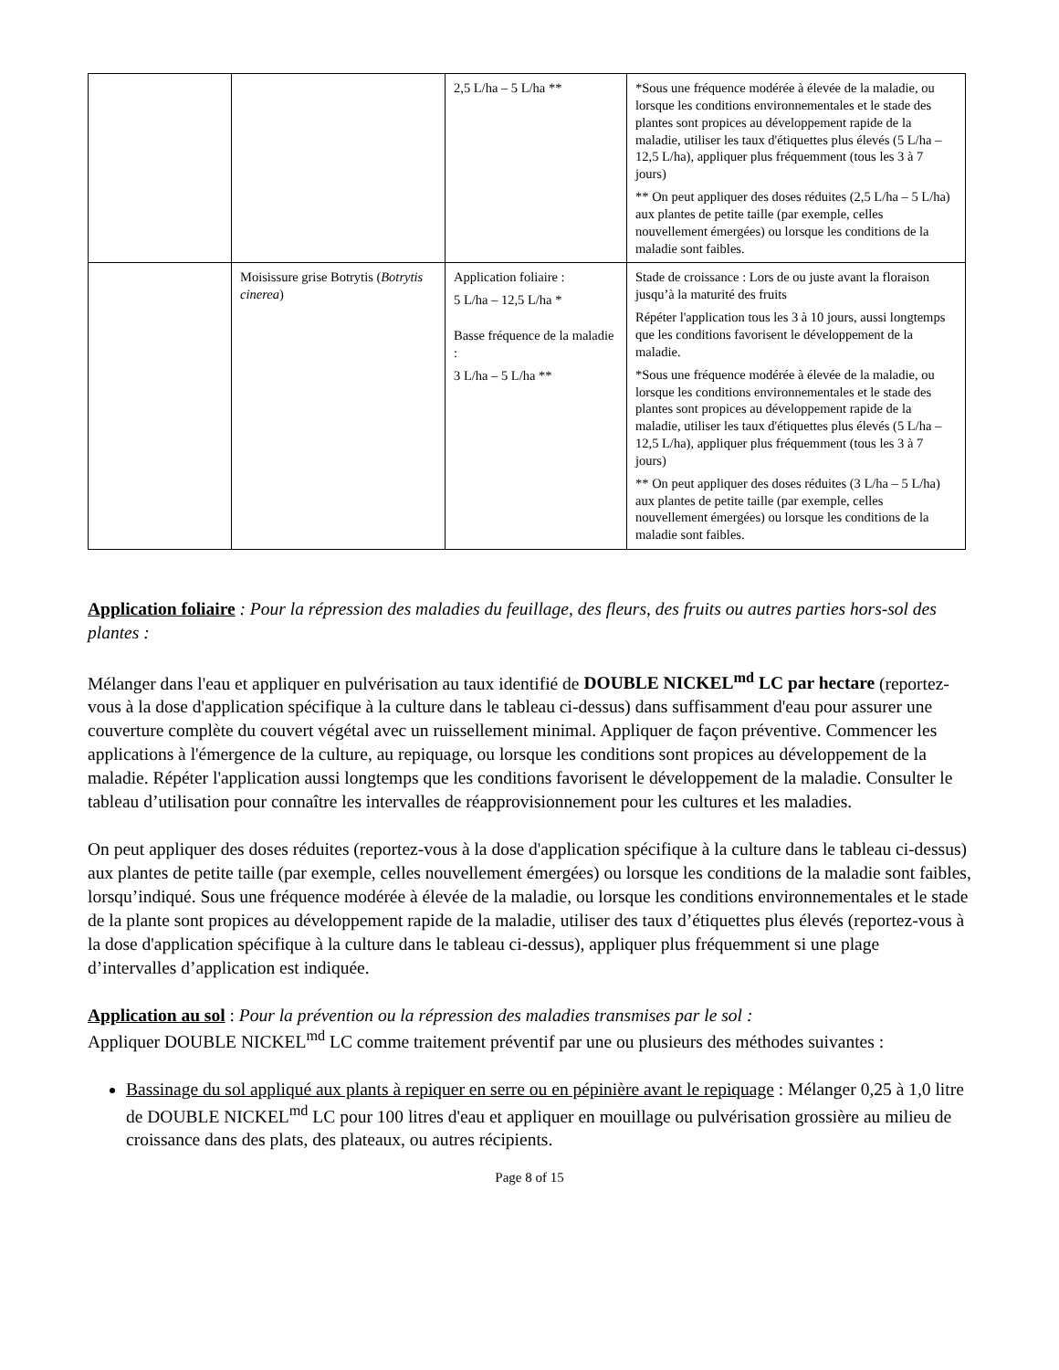| | | 2,5 L/ha – 5 L/ha ** | *Sous une fréquence modérée à élevée de la maladie, ou lorsque les conditions environnementales et le stade des plantes sont propices au développement rapide de la maladie, utiliser les taux d'étiquettes plus élevés (5 L/ha – 12,5 L/ha), appliquer plus fréquemment (tous les 3 à 7 jours) ** On peut appliquer des doses réduites (2,5 L/ha – 5 L/ha) aux plantes de petite taille (par exemple, celles nouvellement émergées) ou lorsque les conditions de la maladie sont faibles. |
| | Moisissure grise Botrytis ( Botrytis cinerea ) | Application foliaire : 5 L/ha – 12,5 L/ha * Basse fréquence de la maladie : 3 L/ha – 5 L/ha ** | Stade de croissance : Lors de ou juste avant la floraison jusqu’à la maturité des fruits Répéter l'application tous les 3 à 10 jours, aussi longtemps que les conditions favorisent le développement de la maladie. *Sous une fréquence modérée à élevée de la maladie, ou lorsque les conditions environnementales et le stade des plantes sont propices au développement rapide de la maladie, utiliser les taux d'étiquettes plus élevés (5 L/ha – 12,5 L/ha), appliquer plus fréquemment (tous les 3 à 7 jours) ** On peut appliquer des doses réduites (3 L/ha – 5 L/ha) aux plantes de petite taille (par exemple, celles nouvellement émergées) ou lorsque les conditions de la maladie sont faibles. |
Application foliaire : Pour la répression des maladies du feuillage, des fleurs, des fruits ou autres parties hors-sol des plantes :
Mélanger dans l'eau et appliquer en pulvérisation au taux identifié de DOUBLE NICKEL<sup>md</sup> LC par hectare (reportez-vous à la dose d'application spécifique à la culture dans le tableau ci-dessus) dans suffisamment d'eau pour assurer une couverture complète du couvert végétal avec un ruissellement minimal. Appliquer de façon préventive. Commencer les applications à l'émergence de la culture, au repiquage, ou lorsque les conditions sont propices au développement de la maladie. Répéter l'application aussi longtemps que les conditions favorisent le développement de la maladie. Consulter le tableau d’utilisation pour connaître les intervalles de réapprovisionnement pour les cultures et les maladies.
On peut appliquer des doses réduites (reportez-vous à la dose d'application spécifique à la culture dans le tableau ci-dessus) aux plantes de petite taille (par exemple, celles nouvellement émergées) ou lorsque les conditions de la maladie sont faibles, lorsqu’indiqué. Sous une fréquence modérée à élevée de la maladie, ou lorsque les conditions environnementales et le stade de la plante sont propices au développement rapide de la maladie, utiliser des taux d’étiquettes plus élevés (reportez-vous à la dose d'application spécifique à la culture dans le tableau ci-dessus), appliquer plus fréquemment si une plage d’intervalles d’application est indiquée.
Application au sol : Pour la prévention ou la répression des maladies transmises par le sol :
Appliquer DOUBLE NICKEL<sup>md</sup> LC comme traitement préventif par une ou plusieurs des méthodes suivantes :
Bassinage du sol appliqué aux plants à repiquer en serre ou en pépinière avant le repiquage : Mélanger 0,25 à 1,0 litre de DOUBLE NICKEL<sup>md</sup> LC pour 100 litres d'eau et appliquer en mouillage ou pulvérisation grossière au milieu de croissance dans des plats, des plateaux, ou autres récipients.
Page 8 of 15